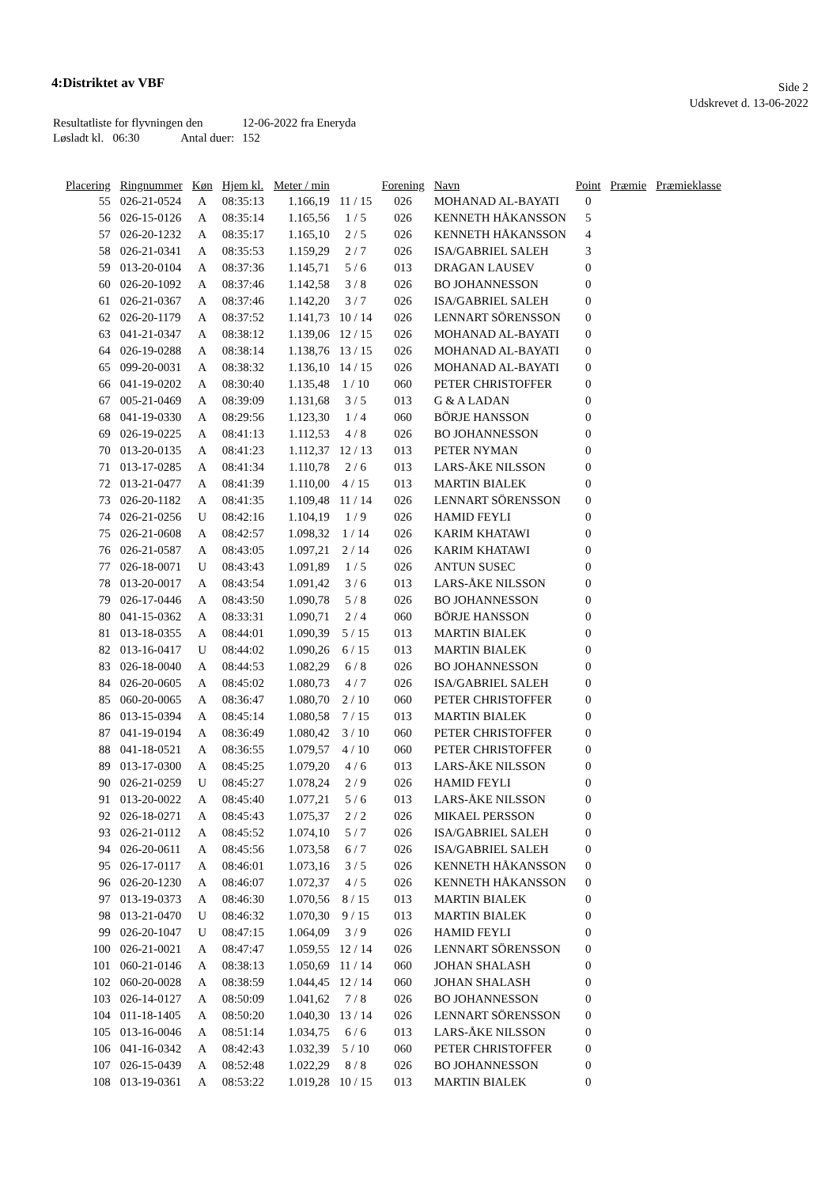4:Distriktet av VBF
Side 2
Udskrevet d. 13-06-2022
| Resultatliste for flyvningen den | 12-06-2022 fra Eneryda |
| Løsladt kl. 06:30 Antal duer: | 152 |
| Placering | Ringnummer | Køn | Hjem kl. | Meter / min | | Forening | Navn | Point | Præmie | Præmieklasse |
| --- | --- | --- | --- | --- | --- | --- | --- | --- | --- | --- |
| 55 | 026-21-0524 | A | 08:35:13 | 1.166,19 | 11 / 15 | 026 | MOHANAD AL-BAYATI | 0 | | |
| 56 | 026-15-0126 | A | 08:35:14 | 1.165,56 | 1 / 5 | 026 | KENNETH HÅKANSSON | 5 | | |
| 57 | 026-20-1232 | A | 08:35:17 | 1.165,10 | 2 / 5 | 026 | KENNETH HÅKANSSON | 4 | | |
| 58 | 026-21-0341 | A | 08:35:53 | 1.159,29 | 2 / 7 | 026 | ISA/GABRIEL SALEH | 3 | | |
| 59 | 013-20-0104 | A | 08:37:36 | 1.145,71 | 5 / 6 | 013 | DRAGAN LAUSEV | 0 | | |
| 60 | 026-20-1092 | A | 08:37:46 | 1.142,58 | 3 / 8 | 026 | BO JOHANNESSON | 0 | | |
| 61 | 026-21-0367 | A | 08:37:46 | 1.142,20 | 3 / 7 | 026 | ISA/GABRIEL SALEH | 0 | | |
| 62 | 026-20-1179 | A | 08:37:52 | 1.141,73 | 10 / 14 | 026 | LENNART SÖRENSSON | 0 | | |
| 63 | 041-21-0347 | A | 08:38:12 | 1.139,06 | 12 / 15 | 026 | MOHANAD AL-BAYATI | 0 | | |
| 64 | 026-19-0288 | A | 08:38:14 | 1.138,76 | 13 / 15 | 026 | MOHANAD AL-BAYATI | 0 | | |
| 65 | 099-20-0031 | A | 08:38:32 | 1.136,10 | 14 / 15 | 026 | MOHANAD AL-BAYATI | 0 | | |
| 66 | 041-19-0202 | A | 08:30:40 | 1.135,48 | 1 / 10 | 060 | PETER CHRISTOFFER | 0 | | |
| 67 | 005-21-0469 | A | 08:39:09 | 1.131,68 | 3 / 5 | 013 | G & A LADAN | 0 | | |
| 68 | 041-19-0330 | A | 08:29:56 | 1.123,30 | 1 / 4 | 060 | BÖRJE HANSSON | 0 | | |
| 69 | 026-19-0225 | A | 08:41:13 | 1.112,53 | 4 / 8 | 026 | BO JOHANNESSON | 0 | | |
| 70 | 013-20-0135 | A | 08:41:23 | 1.112,37 | 12 / 13 | 013 | PETER NYMAN | 0 | | |
| 71 | 013-17-0285 | A | 08:41:34 | 1.110,78 | 2 / 6 | 013 | LARS-ÅKE NILSSON | 0 | | |
| 72 | 013-21-0477 | A | 08:41:39 | 1.110,00 | 4 / 15 | 013 | MARTIN BIALEK | 0 | | |
| 73 | 026-20-1182 | A | 08:41:35 | 1.109,48 | 11 / 14 | 026 | LENNART SÖRENSSON | 0 | | |
| 74 | 026-21-0256 | U | 08:42:16 | 1.104,19 | 1 / 9 | 026 | HAMID FEYLI | 0 | | |
| 75 | 026-21-0608 | A | 08:42:57 | 1.098,32 | 1 / 14 | 026 | KARIM KHATAWI | 0 | | |
| 76 | 026-21-0587 | A | 08:43:05 | 1.097,21 | 2 / 14 | 026 | KARIM KHATAWI | 0 | | |
| 77 | 026-18-0071 | U | 08:43:43 | 1.091,89 | 1 / 5 | 026 | ANTUN SUSEC | 0 | | |
| 78 | 013-20-0017 | A | 08:43:54 | 1.091,42 | 3 / 6 | 013 | LARS-ÅKE NILSSON | 0 | | |
| 79 | 026-17-0446 | A | 08:43:50 | 1.090,78 | 5 / 8 | 026 | BO JOHANNESSON | 0 | | |
| 80 | 041-15-0362 | A | 08:33:31 | 1.090,71 | 2 / 4 | 060 | BÖRJE HANSSON | 0 | | |
| 81 | 013-18-0355 | A | 08:44:01 | 1.090,39 | 5 / 15 | 013 | MARTIN BIALEK | 0 | | |
| 82 | 013-16-0417 | U | 08:44:02 | 1.090,26 | 6 / 15 | 013 | MARTIN BIALEK | 0 | | |
| 83 | 026-18-0040 | A | 08:44:53 | 1.082,29 | 6 / 8 | 026 | BO JOHANNESSON | 0 | | |
| 84 | 026-20-0605 | A | 08:45:02 | 1.080,73 | 4 / 7 | 026 | ISA/GABRIEL SALEH | 0 | | |
| 85 | 060-20-0065 | A | 08:36:47 | 1.080,70 | 2 / 10 | 060 | PETER CHRISTOFFER | 0 | | |
| 86 | 013-15-0394 | A | 08:45:14 | 1.080,58 | 7 / 15 | 013 | MARTIN BIALEK | 0 | | |
| 87 | 041-19-0194 | A | 08:36:49 | 1.080,42 | 3 / 10 | 060 | PETER CHRISTOFFER | 0 | | |
| 88 | 041-18-0521 | A | 08:36:55 | 1.079,57 | 4 / 10 | 060 | PETER CHRISTOFFER | 0 | | |
| 89 | 013-17-0300 | A | 08:45:25 | 1.079,20 | 4 / 6 | 013 | LARS-ÅKE NILSSON | 0 | | |
| 90 | 026-21-0259 | U | 08:45:27 | 1.078,24 | 2 / 9 | 026 | HAMID FEYLI | 0 | | |
| 91 | 013-20-0022 | A | 08:45:40 | 1.077,21 | 5 / 6 | 013 | LARS-ÅKE NILSSON | 0 | | |
| 92 | 026-18-0271 | A | 08:45:43 | 1.075,37 | 2 / 2 | 026 | MIKAEL PERSSON | 0 | | |
| 93 | 026-21-0112 | A | 08:45:52 | 1.074,10 | 5 / 7 | 026 | ISA/GABRIEL SALEH | 0 | | |
| 94 | 026-20-0611 | A | 08:45:56 | 1.073,58 | 6 / 7 | 026 | ISA/GABRIEL SALEH | 0 | | |
| 95 | 026-17-0117 | A | 08:46:01 | 1.073,16 | 3 / 5 | 026 | KENNETH HÅKANSSON | 0 | | |
| 96 | 026-20-1230 | A | 08:46:07 | 1.072,37 | 4 / 5 | 026 | KENNETH HÅKANSSON | 0 | | |
| 97 | 013-19-0373 | A | 08:46:30 | 1.070,56 | 8 / 15 | 013 | MARTIN BIALEK | 0 | | |
| 98 | 013-21-0470 | U | 08:46:32 | 1.070,30 | 9 / 15 | 013 | MARTIN BIALEK | 0 | | |
| 99 | 026-20-1047 | U | 08:47:15 | 1.064,09 | 3 / 9 | 026 | HAMID FEYLI | 0 | | |
| 100 | 026-21-0021 | A | 08:47:47 | 1.059,55 | 12 / 14 | 026 | LENNART SÖRENSSON | 0 | | |
| 101 | 060-21-0146 | A | 08:38:13 | 1.050,69 | 11 / 14 | 060 | JOHAN SHALASH | 0 | | |
| 102 | 060-20-0028 | A | 08:38:59 | 1.044,45 | 12 / 14 | 060 | JOHAN SHALASH | 0 | | |
| 103 | 026-14-0127 | A | 08:50:09 | 1.041,62 | 7 / 8 | 026 | BO JOHANNESSON | 0 | | |
| 104 | 011-18-1405 | A | 08:50:20 | 1.040,30 | 13 / 14 | 026 | LENNART SÖRENSSON | 0 | | |
| 105 | 013-16-0046 | A | 08:51:14 | 1.034,75 | 6 / 6 | 013 | LARS-ÅKE NILSSON | 0 | | |
| 106 | 041-16-0342 | A | 08:42:43 | 1.032,39 | 5 / 10 | 060 | PETER CHRISTOFFER | 0 | | |
| 107 | 026-15-0439 | A | 08:52:48 | 1.022,29 | 8 / 8 | 026 | BO JOHANNESSON | 0 | | |
| 108 | 013-19-0361 | A | 08:53:22 | 1.019,28 | 10 / 15 | 013 | MARTIN BIALEK | 0 | | |